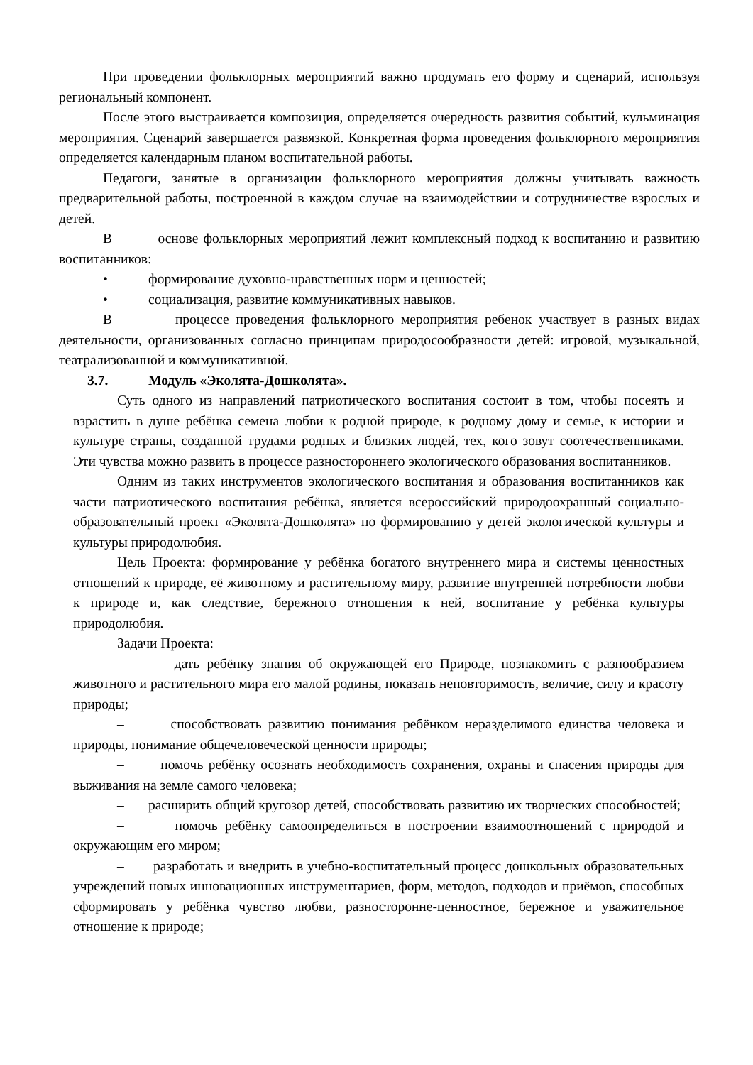При проведении фольклорных мероприятий важно продумать его форму и сценарий, используя региональный компонент.
После этого выстраивается композиция, определяется очередность развития событий, кульминация мероприятия. Сценарий завершается развязкой. Конкретная форма проведения фольклорного мероприятия определяется календарным планом воспитательной работы.
Педагоги, занятые в организации фольклорного мероприятия должны учитывать важность предварительной работы, построенной в каждом случае на взаимодействии и сотрудничестве взрослых и детей.
В основе фольклорных мероприятий лежит комплексный подход к воспитанию и развитию воспитанников:
• формирование духовно-нравственных норм и ценностей;
• социализация, развитие коммуникативных навыков.
В процессе проведения фольклорного мероприятия ребенок участвует в разных видах деятельности, организованных согласно принципам природосообразности детей: игровой, музыкальной, театрализованной и коммуникативной.
3.7. Модуль «Эколята-Дошколята».
Суть одного из направлений патриотического воспитания состоит в том, чтобы посеять и взрастить в душе ребёнка семена любви к родной природе, к родному дому и семье, к истории и культуре страны, созданной трудами родных и близких людей, тех, кого зовут соотечественниками. Эти чувства можно развить в процессе разностороннего экологического образования воспитанников.
Одним из таких инструментов экологического воспитания и образования воспитанников как части патриотического воспитания ребёнка, является всероссийский природоохранный социально-образовательный проект «Эколята-Дошколята» по формированию у детей экологической культуры и культуры природолюбия.
Цель Проекта: формирование у ребёнка богатого внутреннего мира и системы ценностных отношений к природе, её животному и растительному миру, развитие внутренней потребности любви к природе и, как следствие, бережного отношения к ней, воспитание у ребёнка культуры природолюбия.
Задачи Проекта:
– дать ребёнку знания об окружающей его Природе, познакомить с разнообразием животного и растительного мира его малой родины, показать неповторимость, величие, силу и красоту природы;
– способствовать развитию понимания ребёнком неразделимого единства человека и природы, понимание общечеловеческой ценности природы;
– помочь ребёнку осознать необходимость сохранения, охраны и спасения природы для выживания на земле самого человека;
– расширить общий кругозор детей, способствовать развитию их творческих способностей;
– помочь ребёнку самоопределиться в построении взаимоотношений с природой и окружающим его миром;
– разработать и внедрить в учебно-воспитательный процесс дошкольных образовательных учреждений новых инновационных инструментариев, форм, методов, подходов и приёмов, способных сформировать у ребёнка чувство любви, разносторонне-ценностное, бережное и уважительное отношение к природе;